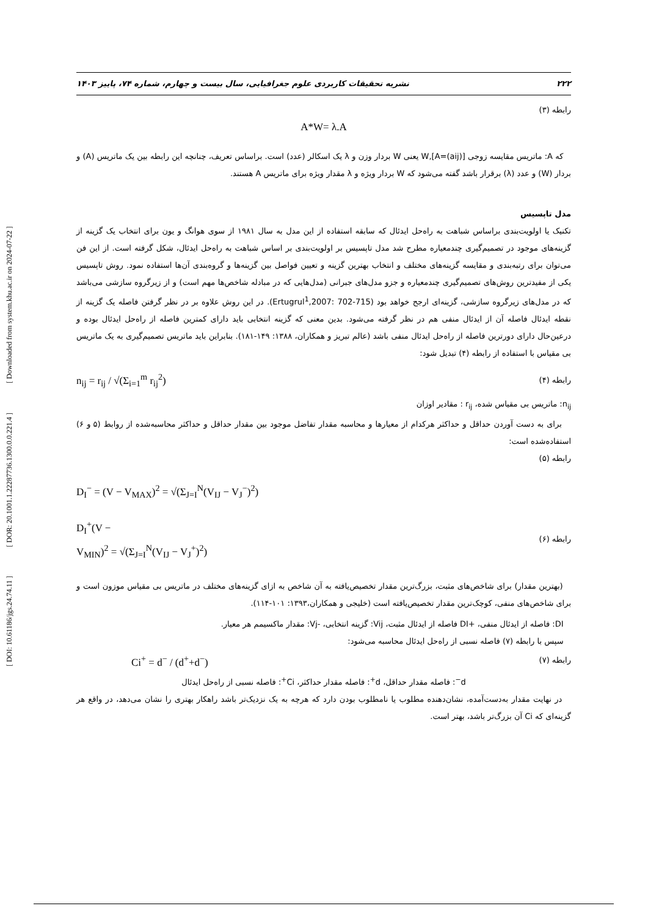[ Downloaded from system.khu.ac.ir on 2024-07-22 ]
[ DOR: 20.1001.1.22287736.1300.0.0.221.4 ]
[ DOI: 10.61186/jgs.24.74.11 ]
۲۲۲ نشریه تحقیقات کاربردی علوم جغرافیایی، سال بیست و چهارم، شماره ۷۴، پاییز ۱۴۰۳
رابطه (۳)
A*W= λ.A
که A: ماتریس مقایسه زوجی [(A=(aij],W یعنی W بردار وزن و λ یک اسکالر (عدد) است. براساس تعریف، چنانچه این رابطه بین یک ماتریس (A) و بردار (W) و عدد (λ) برقرار باشد گفته می‌شود که W بردار ویژه و λ مقدار ویژه برای ماتریس A هستند.
مدل تاپسیس
تکنیک یا اولویت‌بندی براساس شباهت به راه‌حل ایدئال که سابقه استفاده از این مدل به سال ۱۹۸۱ از سوی هوانگ و یون برای انتخاب یک گزینه از گزینه‌های موجود در تصمیم‌گیری چندمعیاره مطرح شد مدل تاپسیس بر اولویت‌بندی بر اساس شباهت به راه‌حل ایدئال، شکل گرفته است. از این فن می‌توان برای رتبه‌بندی و مقایسه گزینه‌های مختلف و انتخاب بهترین گزینه و تعیین فواصل بین گزینه‌ها و گروه‌بندی آن‌ها استفاده نمود. روش تاپسیس یکی از مفیدترین روش‌های تصمیم‌گیری چندمعیاره و جزو مدل‌های جبرانی (مدل‌هایی که در مبادله شاخص‌ها مهم است) و از زیرگروه سازشی می‌باشد که در مدل‌های زیرگروه سازشی، گزینه‌ای ارجح خواهد بود (Ertugrul<sup>1</sup>,2007: 702-715). در این روش علاوه بر در نظر گرفتن فاصله یک گزینه از نقطه ایدئال فاصله آن از ایدئال منفی هم در نظر گرفته می‌شود. بدین معنی که گزینه انتخابی باید دارای کمترین فاصله از راه‌حل ایدئال بوده و درعین‌حال دارای دورترین فاصله از راه‌حل ایدئال منفی باشد (عالم تبریز و همکاران، ۱۳۸۸: ۱۴۹-۱۸۱). بنابراین باید ماتریس تصمیم‌گیری به یک ماتریس بی مقیاس با استفاده از رابطه (۴) تبدیل شود:
رابطه (۴) n<sub>ij</sub> = r<sub>ij</sub> / √(Σ<sub>i=1</sub><sup>m</sup> r<sub>ij</sub><sup>2</sup>)
n<sub>ij</sub>: ماتریس بی مقیاس شده، r<sub>ij</sub> : مقادیر اوزان
برای به دست آوردن حداقل و حداکثر هرکدام از معیارها و محاسبه مقدار تفاضل موجود بین مقدار حداقل و حداکثر محاسبه‌شده از روابط (۵ و ۶) استفاده‌شده است:
رابطه (۵)
D<sub>I</sub><sup>−</sup> = (V − V<sub>MAX</sub>)<sup>2</sup> = √(Σ<sub>J=I</sub><sup>N</sup>(V<sub>IJ</sub> − V<sub>J</sub><sup>−</sup>)<sup>2</sup>)
رابطه (۶) D<sub>I</sub><sup>+</sup>(V −
V<sub>MIN</sub>)<sup>2</sup> = √(Σ<sub>J=I</sub><sup>N</sup>(V<sub>IJ</sub> − V<sub>J</sub><sup>+</sup>)<sup>2</sup>)
(بهترین مقدار) برای شاخص‌های مثبت، بزرگ‌ترین مقدار تخصیص‌یافته به آن شاخص به ازای گزینه‌های مختلف در ماتریس بی مقیاس موزون است و برای شاخص‌های منفی، کوچک‌ترین مقدار تخصیص‌یافته است (خلیجی و همکاران،۱۳۹۳: ۱۰۱-۱۱۴).
DI: فاصله از ایدئال منفی، +DI فاصله از ایدئال مثبت، Vij: گزینه انتخابی، -Vj: مقدار ماکسیمم هر معیار.
سپس با رابطه (۷) فاصله نسبی از راه‌حل ایدئال محاسبه می‌شود:
رابطه (۷) Ci<sup>+</sup> = d<sup>−</sup> / (d<sup>+</sup>+d<sup>−</sup>)
d<sup>−</sup>: فاصله مقدار حداقل، d<sup>+</sup>: فاصله مقدار حداکثر، Ci<sup>+</sup>: فاصله نسبی از راه‌حل ایدئال
در نهایت مقدار به‌دست‌آمده، نشان‌دهنده مطلوب یا نامطلوب بودن دارد که هرچه به یک نزدیک‌تر باشد راهکار بهتری را نشان می‌دهد، در واقع هر گزینه‌ای که Ci آن بزرگ‌تر باشد، بهتر است.